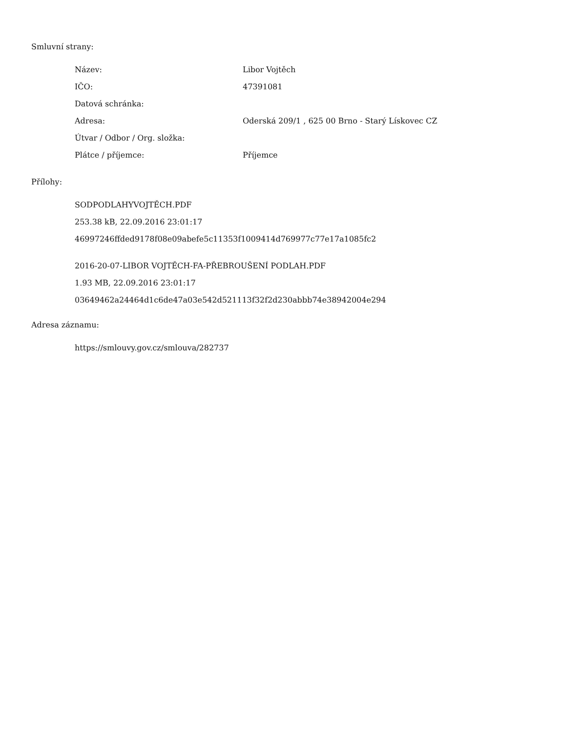Smluvní strany:
| Název: | Libor Vojtěch |
| IČO: | 47391081 |
| Datová schránka: | |
| Adresa: | Oderská 209/1 , 625 00 Brno - Starý Lískovec CZ |
| Útvar / Odbor / Org. složka: | |
| Plátce / příjemce: | Příjemce |
Přílohy:
SODPODLAHYVOJTĚCH.PDF
253.38 kB, 22.09.2016 23:01:17
46997246ffded9178f08e09abefe5c11353f1009414d769977c77e17a1085fc2
2016-20-07-LIBOR VOJTĚCH-FA-PŘEBROUŠENÍ PODLAH.PDF
1.93 MB, 22.09.2016 23:01:17
03649462a24464d1c6de47a03e542d521113f32f2d230abbb74e38942004e294
Adresa záznamu:
https://smlouvy.gov.cz/smlouva/282737